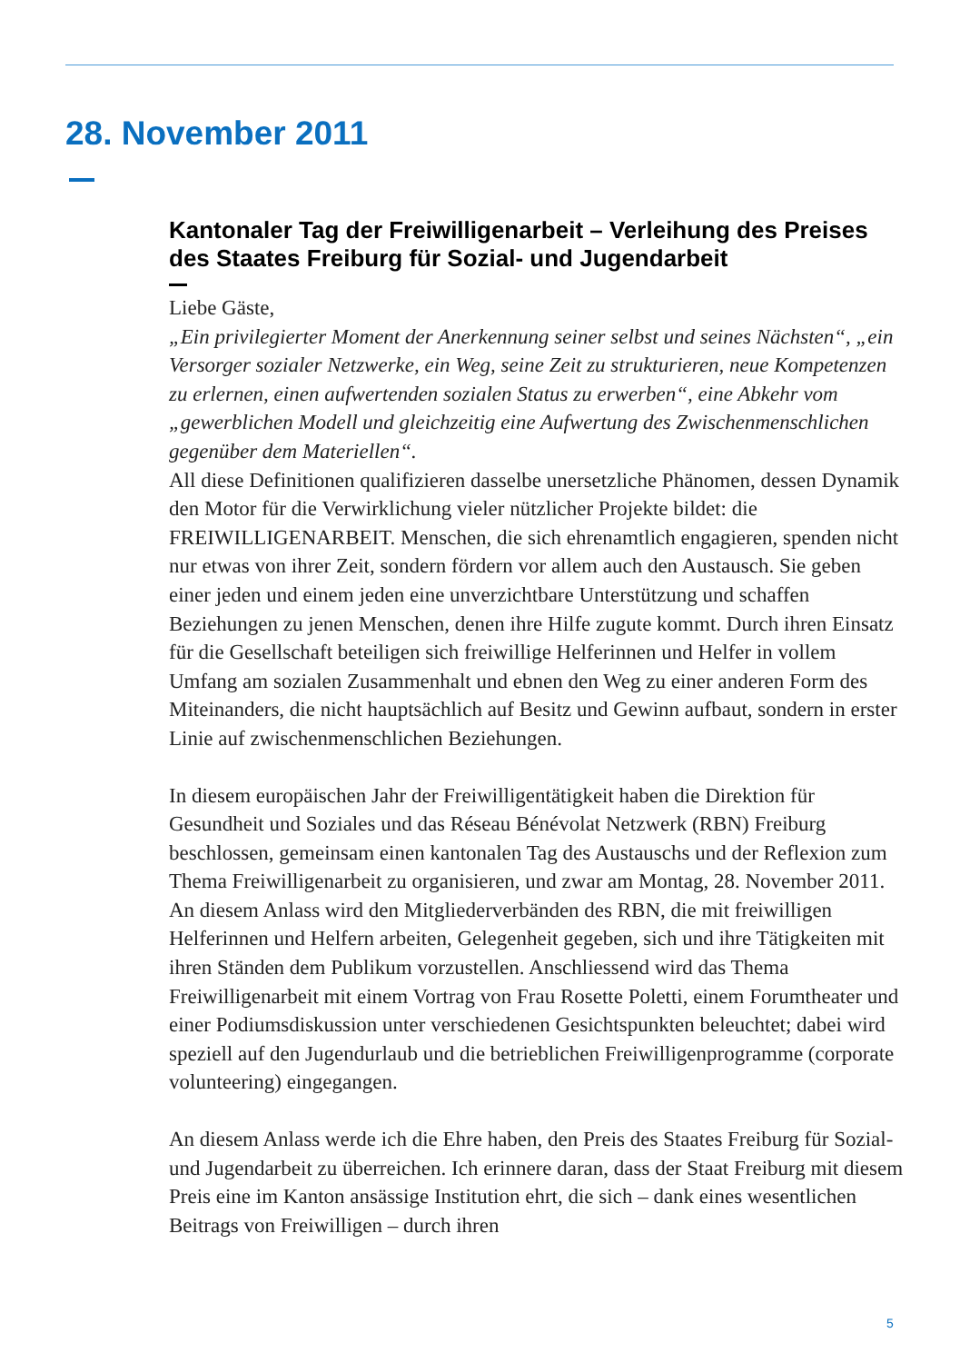28. November 2011
Kantonaler Tag der Freiwilligenarbeit – Verleihung des Preises des Staates Freiburg für Sozial- und Jugendarbeit
Liebe Gäste,
„Ein privilegierter Moment der Anerkennung seiner selbst und seines Nächsten“, „ein Versorger sozialer Netzwerke, ein Weg, seine Zeit zu strukturieren, neue Kompetenzen zu erlernen, einen aufwertenden sozialen Status zu erwerben“, eine Abkehr vom „gewerblichen Modell und gleichzeitig eine Aufwertung des Zwischenmenschlichen gegenüber dem Materiellen“.
All diese Definitionen qualifizieren dasselbe unersetzliche Phänomen, dessen Dynamik den Motor für die Verwirklichung vieler nützlicher Projekte bildet: die FREIWILLIGENARBEIT. Menschen, die sich ehrenamtlich engagieren, spenden nicht nur etwas von ihrer Zeit, sondern fördern vor allem auch den Austausch. Sie geben einer jeden und einem jeden eine unverzichtbare Unterstützung und schaffen Beziehungen zu jenen Menschen, denen ihre Hilfe zugute kommt. Durch ihren Einsatz für die Gesellschaft beteiligen sich freiwillige Helferinnen und Helfer in vollem Umfang am sozialen Zusammenhalt und ebnen den Weg zu einer anderen Form des Miteinanders, die nicht hauptsächlich auf Besitz und Gewinn aufbaut, sondern in erster Linie auf zwischenmenschlichen Beziehungen.
In diesem europäischen Jahr der Freiwilligentätigkeit haben die Direktion für Gesundheit und Soziales und das Réseau Bénévolat Netzwerk (RBN) Freiburg beschlossen, gemeinsam einen kantonalen Tag des Austauschs und der Reflexion zum Thema Freiwilligenarbeit zu organisieren, und zwar am Montag, 28. November 2011. An diesem Anlass wird den Mitgliederverbänden des RBN, die mit freiwilligen Helferinnen und Helfern arbeiten, Gelegenheit gegeben, sich und ihre Tätigkeiten mit ihren Ständen dem Publikum vorzustellen. Anschliessend wird das Thema Freiwilligenarbeit mit einem Vortrag von Frau Rosette Poletti, einem Forumtheater und einer Podiumsdiskussion unter verschiedenen Gesichtspunkten beleuchtet; dabei wird speziell auf den Jugendurlaub und die betrieblichen Freiwilligenprogramme (corporate volunteering) eingegangen.
An diesem Anlass werde ich die Ehre haben, den Preis des Staates Freiburg für Sozial- und Jugendarbeit zu überreichen. Ich erinnere daran, dass der Staat Freiburg mit diesem Preis eine im Kanton ansässige Institution ehrt, die sich – dank eines wesentlichen Beitrags von Freiwilligen – durch ihren
5